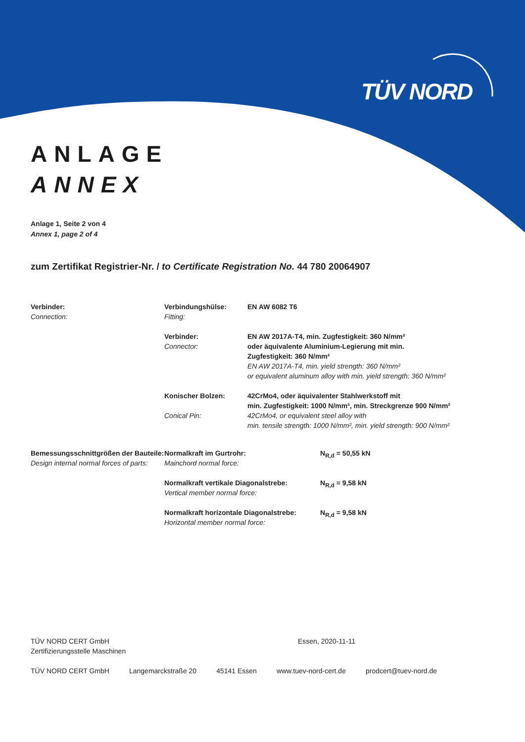TÜV NORD
ANLAGE
ANNEX
Anlage 1, Seite 2 von 4
Annex 1, page 2 of 4
zum Zertifikat Registrier-Nr. / to Certificate Registration No. 44 780 20064907
Verbinder:
Connection:
Verbindungshülse:
Fitting:
EN AW 6082 T6
Verbinder:
Connector:
EN AW 2017A-T4, min. Zugfestigkeit: 360 N/mm²
oder äquivalente Aluminium-Legierung mit min.
Zugfestigkeit: 360 N/mm²
EN AW 2017A-T4, min. yield strength: 360 N/mm²
or equivalent aluminum alloy with min. yield strength: 360 N/mm²
Konischer Bolzen:
Conical Pin:
42CrMo4, oder äquivalenter Stahlwerkstoff mit
min. Zugfestigkeit: 1000 N/mm², min. Streckgrenze 900 N/mm²
42CrMo4, or equivalent steel alloy with
min. tensile strength: 1000 N/mm², min. yield strength: 900 N/mm²
Bemessungsschnittgrößen der Bauteile:
Design internal normal forces of parts:
Normalkraft im Gurtrohr:
Mainchord normal force:
N<sub>R,d</sub> = 50,55 kN
Normalkraft vertikale Diagonalstrebe:
Vertical member normal force:
N<sub>R,d</sub> = 9,58 kN
Normalkraft horizontale Diagonalstrebe:
Horizontal member normal force:
N<sub>R,d</sub> = 9,58 kN
TÜV NORD CERT GmbH
Zertifizierungsstelle Maschinen
Essen, 2020-11-11
TÜV NORD CERT GmbH Langemarckstraße 20 45141 Essen www.tuev-nord-cert.de prodcert@tuev-nord.de